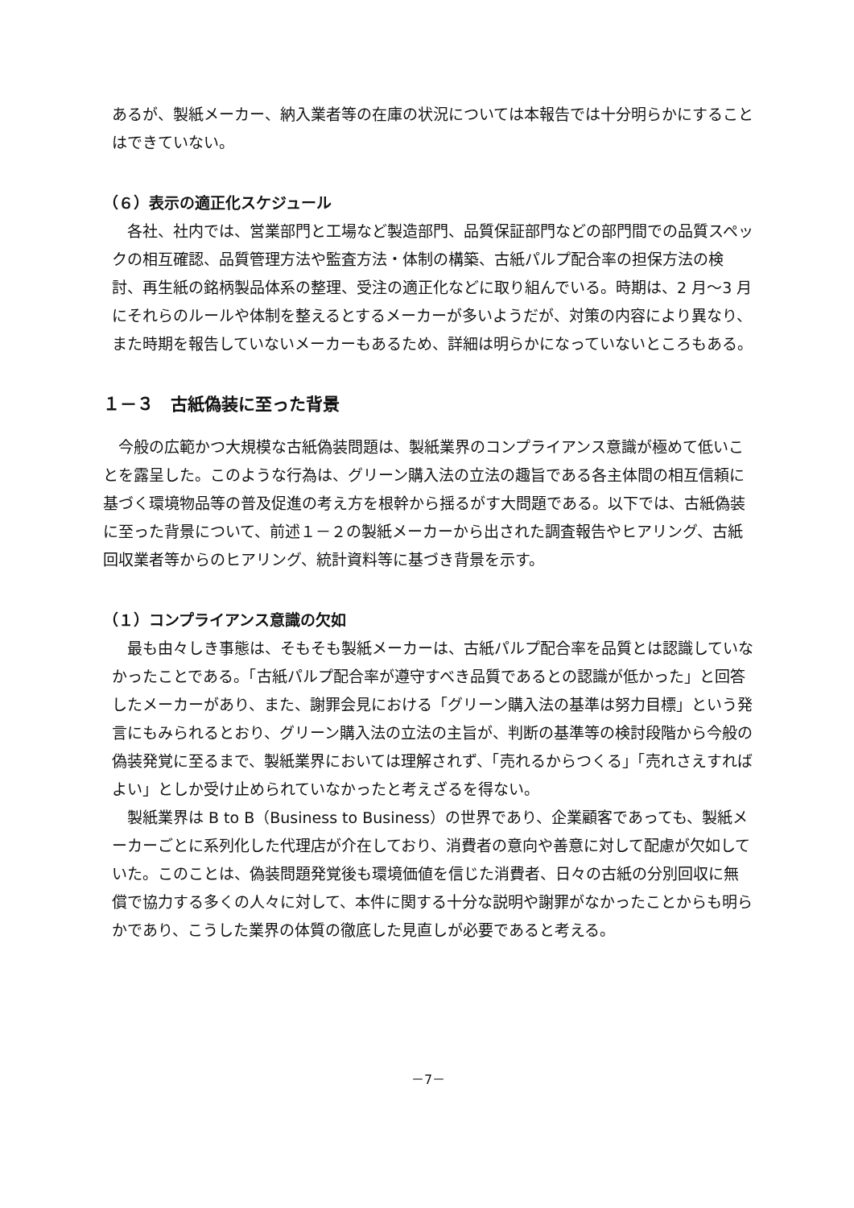あるが、製紙メーカー、納入業者等の在庫の状況については本報告では十分明らかにすることはできていない。
（６）表示の適正化スケジュール
　各社、社内では、営業部門と工場など製造部門、品質保証部門などの部門間での品質スペックの相互確認、品質管理方法や監査方法・体制の構築、古紙パルプ配合率の担保方法の検討、再生紙の銘柄製品体系の整理、受注の適正化などに取り組んでいる。時期は、2 月～3 月にそれらのルールや体制を整えるとするメーカーが多いようだが、対策の内容により異なり、また時期を報告していないメーカーもあるため、詳細は明らかになっていないところもある。
１－３　古紙偽装に至った背景
　今般の広範かつ大規模な古紙偽装問題は、製紙業界のコンプライアンス意識が極めて低いことを露呈した。このような行為は、グリーン購入法の立法の趣旨である各主体間の相互信頼に基づく環境物品等の普及促進の考え方を根幹から揺るがす大問題である。以下では、古紙偽装に至った背景について、前述１－２の製紙メーカーから出された調査報告やヒアリング、古紙回収業者等からのヒアリング、統計資料等に基づき背景を示す。
（１）コンプライアンス意識の欠如
　最も由々しき事態は、そもそも製紙メーカーは、古紙パルプ配合率を品質とは認識していなかったことである。「古紙パルプ配合率が遵守すべき品質であるとの認識が低かった」と回答したメーカーがあり、また、謝罪会見における「グリーン購入法の基準は努力目標」という発言にもみられるとおり、グリーン購入法の立法の主旨が、判断の基準等の検討段階から今般の偽装発覚に至るまで、製紙業界においては理解されず、「売れるからつくる」「売れさえすればよい」としか受け止められていなかったと考えざるを得ない。
　製紙業界は B to B（Business to Business）の世界であり、企業顧客であっても、製紙メーカーごとに系列化した代理店が介在しており、消費者の意向や善意に対して配慮が欠如していた。このことは、偽装問題発覚後も環境価値を信じた消費者、日々の古紙の分別回収に無償で協力する多くの人々に対して、本件に関する十分な説明や謝罪がなかったことからも明らかであり、こうした業界の体質の徹底した見直しが必要であると考える。
－7－